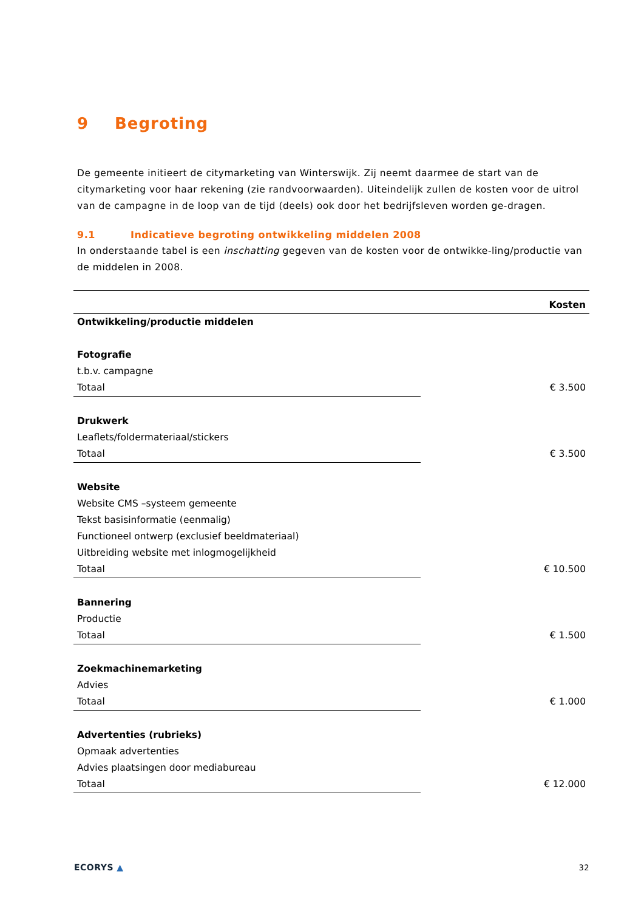9 Begroting
De gemeente initieert de citymarketing van Winterswijk. Zij neemt daarmee de start van de citymarketing voor haar rekening (zie randvoorwaarden). Uiteindelijk zullen de kosten voor de uitrol van de campagne in de loop van de tijd (deels) ook door het bedrijfsleven worden ge-dragen.
9.1 Indicatieve begroting ontwikkeling middelen 2008
In onderstaande tabel is een inschatting gegeven van de kosten voor de ontwikke-ling/productie van de middelen in 2008.
| | Kosten |
| --- | --- |
| Ontwikkeling/productie middelen | |
| Fotografie | |
| t.b.v. campagne | |
| Totaal | € 3.500 |
| Drukwerk | |
| Leaflets/foldermateriaal/stickers | |
| Totaal | € 3.500 |
| Website | |
| Website CMS –systeem gemeente | |
| Tekst basisinformatie (eenmalig) | |
| Functioneel ontwerp (exclusief beeldmateriaal) | |
| Uitbreiding website met inlogmogelijkheid | |
| Totaal | € 10.500 |
| Bannering | |
| Productie | |
| Totaal | € 1.500 |
| Zoekmachinemarketing | |
| Advies | |
| Totaal | € 1.000 |
| Advertenties (rubrieks) | |
| Opmaak advertenties | |
| Advies plaatsingen door mediabureau | |
| Totaal | € 12.000 |
ECORYS ▲ 32